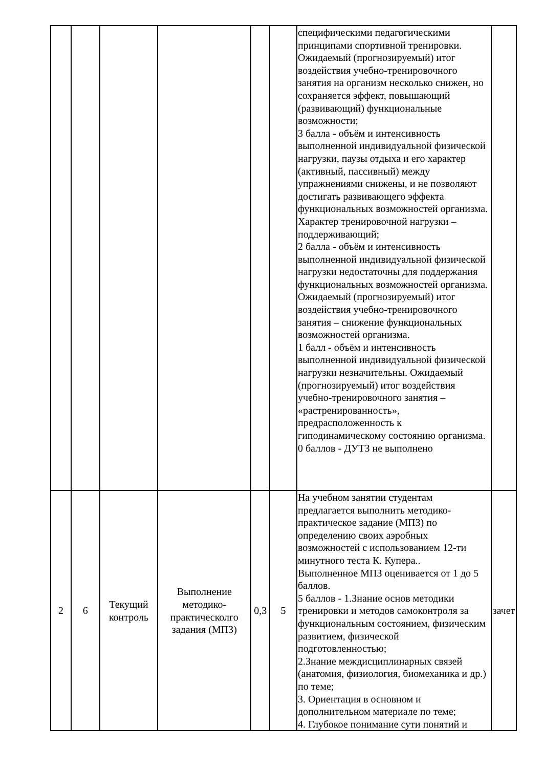| | | | | | | специфическими педагогическими принципами спортивной тренировки. Ожидаемый (прогнозируемый) итог воздействия учебно-тренировочного занятия на организм несколько снижен, но сохраняется эффект, повышающий (развивающий) функциональные возможности; 3 балла - объём и интенсивность выполненной индивидуальной физической нагрузки, паузы отдыха и его характер (активный, пассивный) между упражнениями снижены, и не позволяют достигать развивающего эффекта функциональных возможностей организма. Характер тренировочной нагрузки – поддерживающий; 2 балла - объём и интенсивность выполненной индивидуальной физической нагрузки недостаточны для поддержания функциональных возможностей организма. Ожидаемый (прогнозируемый) итог воздействия учебно-тренировочного занятия – снижение функциональных возможностей организма. 1 балл - объём и интенсивность выполненной индивидуальной физической нагрузки незначительны. Ожидаемый (прогнозируемый) итог воздействия учебно-тренировочного занятия – «растренированность», предрасположенность к гиподинамическому состоянию организма. 0 баллов - ДУТЗ не выполнено | |
| 2 | 6 | Текущий контроль | Выполнение методико-практическолго задания (МПЗ) | 0,3 | 5 | На учебном занятии студентам предлагается выполнить методико-практическое задание (МПЗ) по определению своих аэробных возможностей с использованием 12-ти минутного теста К. Купера.. Выполненное МПЗ оценивается от 1 до 5 баллов. 5 баллов - 1.Знание основ методики тренировки и методов самоконтроля за функциональным состоянием, физическим развитием, физической подготовленностью; 2.Знание междисциплинарных связей (анатомия, физиология, биомеханика и др.) по теме; 3. Ориентация в основном и дополнительном материале по теме; 4. Глубокое понимание сути понятий и | зачет |